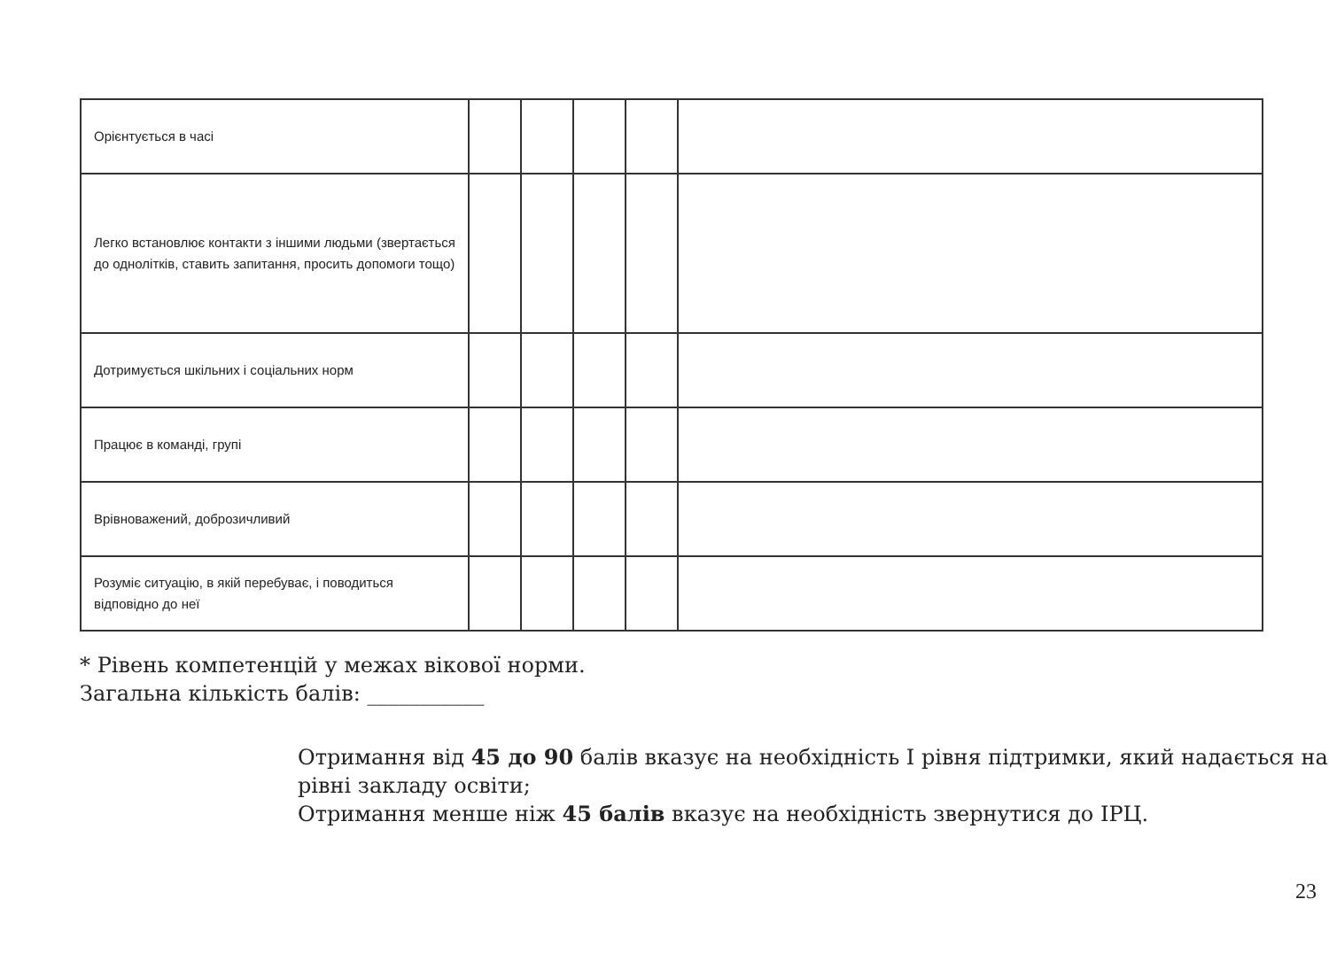| Орієнтується в часі | | | | | |
| Легко встановлює контакти з іншими людьми (звертається до однолітків, ставить запитання, просить допомоги тощо) | | | | | |
| Дотримується шкільних і соціальних норм | | | | | |
| Працює в команді, групі | | | | | |
| Врівноважений, доброзичливий | | | | | |
| Розуміє ситуацію, в якій перебуває, і поводиться відповідно до неї | | | | | |
* Рівень компетенцій у межах вікової норми.
Загальна кількість балів: ___________
Отримання від 45 до 90 балів вказує на необхідність І рівня підтримки, який надається на рівні закладу освіти;
Отримання менше ніж 45 балів вказує на необхідність звернутися до ІРЦ.
23